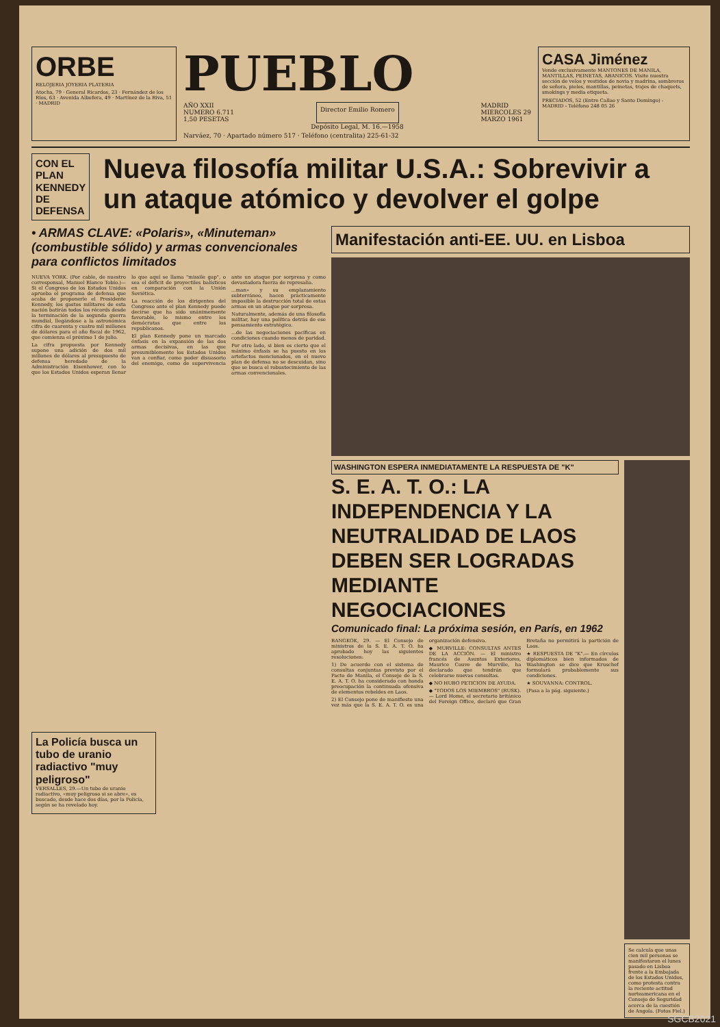ORBE
RELOJERIA JOYERIA PLATERIA
Atocha, 79 · General Ricardos, 23 · Fernández de los Ríos, 63 · Avenida Albufera, 49 · Martínez de la Riva, 51 · MADRID
PUEBLO
AÑO XXII
NUMERO 6.711
1,50 PESETAS Director Emilio Romero MADRID
MIERCOLES 29
MARZO 1961
Depósito Legal, M. 16.—1958
Narváez, 70 · Apartado número 517 · Teléfono (centralita) 225-61-32
CASA Jiménez
Vende exclusivamente MANTONES DE MANILA, MANTILLAS, PEINETAS, ABANICOS. Visite nuestra sección de velos y vestidos de novia y madrina, sombreros de señora, pieles, mantillas, peinetas, trajes de chaquets, smokings y media etiqueta.
PRECIADOS, 52 (Entre Callao y Santo Domingo) - MADRID - Teléfono 248 05 26
CON EL PLAN KENNEDY DE DEFENSA
Nueva filosofía militar U.S.A.: Sobrevivir a un ataque atómico y devolver el golpe
• ARMAS CLAVE: «Polaris», «Minuteman» (combustible sólido) y armas convencionales para conflictos limitados
NUEVA YORK. (Por cable, de nuestro corresponsal, Manuel Blanco Tobío.)—Si el Congreso de los Estados Unidos aprueba el programa de defensa que acaba de proponerle el Presidente Kennedy, los gastos militares de esta nación batirán todos los récords desde la terminación de la segunda guerra mundial, llegándose a la astronómica cifra de cuarenta y cuatro mil millones de dólares para el año fiscal de 1962, que comienza el próximo 1 de julio.
La cifra propuesta por Kennedy supone una adición de dos mil millones de dólares al presupuesto de defensa heredado de la Administración Eisenhower, con lo que los Estados Unidos esperan llenar lo que aquí se llama "missile gap", o sea el déficit de proyectiles balísticos en comparación con la Unión Soviética.
La reacción de los dirigentes del Congreso ante el plan Kennedy puede decirse que ha sido unánimemente favorable, lo mismo entre los demócratas que entre los republicanos.
El plan Kennedy pone un marcado énfasis en la expansión de las dos armas decisivas, en las que presumiblemente los Estados Unidos van a confiar, como poder disuasorio del enemigo, como de supervivencia ante un ataque por sorpresa y como devastadora fuerza de represalia.
...man» y su emplazamiento subterráneo, hacen prácticamente imposible la destrucción total de estas armas en un ataque por sorpresa.
Naturalmente, además de una filosofía militar, hay una política detrás de ese pensamiento estratégico.
...de las negociaciones pacíficas en condiciones cuando menos de paridad.
Por otro lado, si bien es cierto que el máximo énfasis se ha puesto en los artefactos mencionados, en el nuevo plan de defensa no se descuidan, sino que se busca el robustecimiento de las armas convencionales.
La Policía busca un tubo de uranio radiactivo "muy peligroso"
VERSALLES, 29.—Un tubo de uranio radiactivo, «muy peligroso si se abre», es buscado, desde hace dos días, por la Policía, según se ha revelado hoy.
Manifestación anti-EE. UU. en Lisboa
WASHINGTON ESPERA INMEDIATAMENTE LA RESPUESTA DE "K"
S. E. A. T. O.: LA INDEPENDENCIA Y LA NEUTRALIDAD DE LAOS DEBEN SER LOGRADAS MEDIANTE NEGOCIACIONES
Comunicado final: La próxima sesión, en París, en 1962
BANGKOK, 29. — El Consejo de ministros de la S. E. A. T. O. ha aprobado hoy las siguientes resoluciones:
1) De acuerdo con el sistema de consultas conjuntas previsto por el Pacto de Manila, el Consejo de la S. E. A. T. O. ha considerado con honda preocupación la continuada ofensiva de elementos rebeldes en Laos.
2) El Consejo pone de manifiesto una vez más que la S. E. A. T. O. es una organización defensiva.
◆ MURVILLE: CONSULTAS ANTES DE LA ACCIÓN. — El ministro francés de Asuntos Exteriores, Maurice Couve de Murville, ha declarado que tendrán que celebrarse nuevas consultas.
◆ NO HUBO PETICION DE AYUDA.
◆ "TODOS LOS MIEMBROS" (RUSK). — Lord Home, el secretario británico del Foreign Office, declaró que Gran Bretaña no permitirá la partición de Laos.
★ RESPUESTA DE "K".— En círculos diplomáticos bien informados de Washington se dice que Kruschef formulará probablemente sus condiciones.
★ SOUVANNA: CONTROL.
(Pasa a la pág. siguiente.)
Se calcula que unas cien mil personas se manifestaron el lunes pasado en Lisboa frente a la Embajada de los Estados Unidos, como protesta contra la reciente actitud norteamericana en el Consejo de Seguridad acerca de la cuestión de Angola. (Fotos Fiel.)
SGCB2021